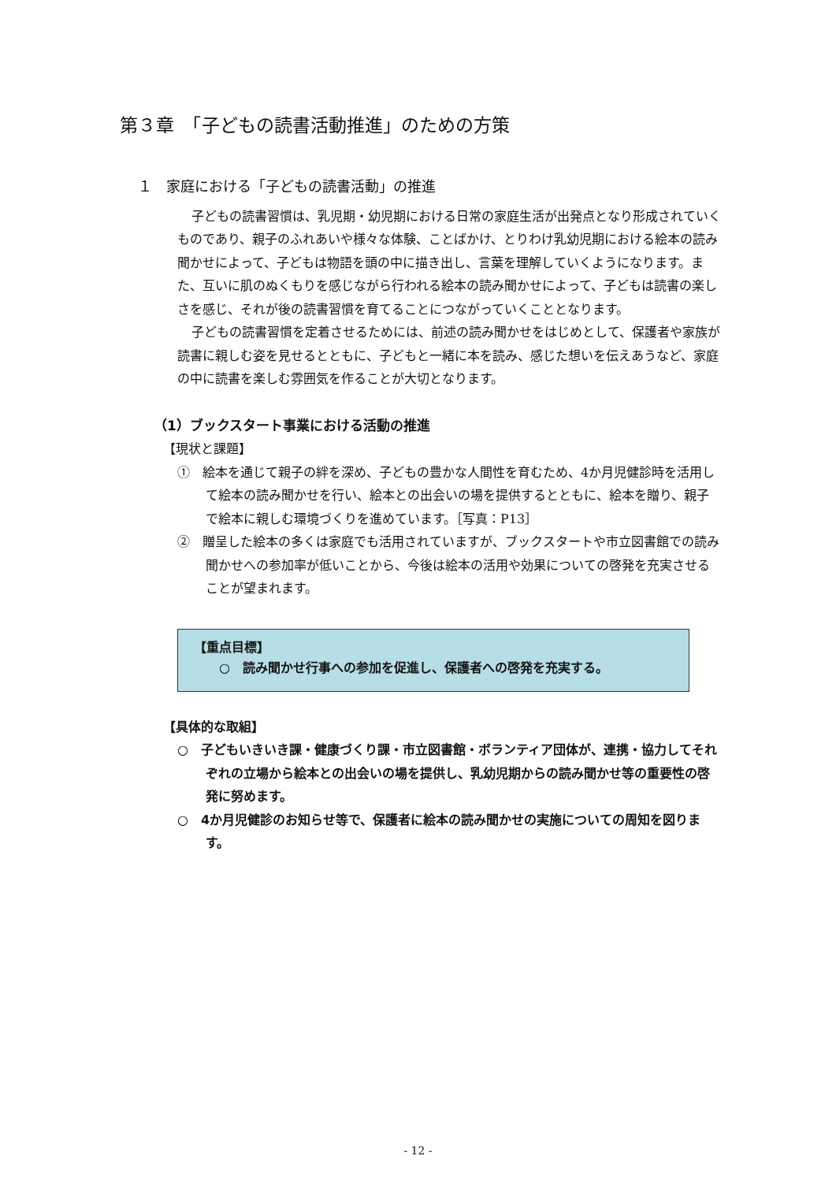第３章　「子どもの読書活動推進」のための方策
１　家庭における「子どもの読書活動」の推進
子どもの読書習慣は、乳児期・幼児期における日常の家庭生活が出発点となり形成されていくものであり、親子のふれあいや様々な体験、ことばかけ、とりわけ乳幼児期における絵本の読み聞かせによって、子どもは物語を頭の中に描き出し、言葉を理解していくようになります。また、互いに肌のぬくもりを感じながら行われる絵本の読み聞かせによって、子どもは読書の楽しさを感じ、それが後の読書習慣を育てることにつながっていくこととなります。
子どもの読書習慣を定着させるためには、前述の読み聞かせをはじめとして、保護者や家族が読書に親しむ姿を見せるとともに、子どもと一緒に本を読み、感じた想いを伝えあうなど、家庭の中に読書を楽しむ雰囲気を作ることが大切となります。
（1）ブックスタート事業における活動の推進
【現状と課題】
①　絵本を通じて親子の絆を深め、子どもの豊かな人間性を育むため、4か月児健診時を活用して絵本の読み聞かせを行い、絵本との出会いの場を提供するとともに、絵本を贈り、親子で絵本に親しむ環境づくりを進めています。［写真：P13］
②　贈呈した絵本の多くは家庭でも活用されていますが、ブックスタートや市立図書館での読み聞かせへの参加率が低いことから、今後は絵本の活用や効果についての啓発を充実させることが望まれます。
【重点目標】
　　○　読み聞かせ行事への参加を促進し、保護者への啓発を充実する。
【具体的な取組】
○　子どもいきいき課・健康づくり課・市立図書館・ボランティア団体が、連携・協力してそれぞれの立場から絵本との出会いの場を提供し、乳幼児期からの読み聞かせ等の重要性の啓発に努めます。
○　4か月児健診のお知らせ等で、保護者に絵本の読み聞かせの実施についての周知を図ります。
- 12 -